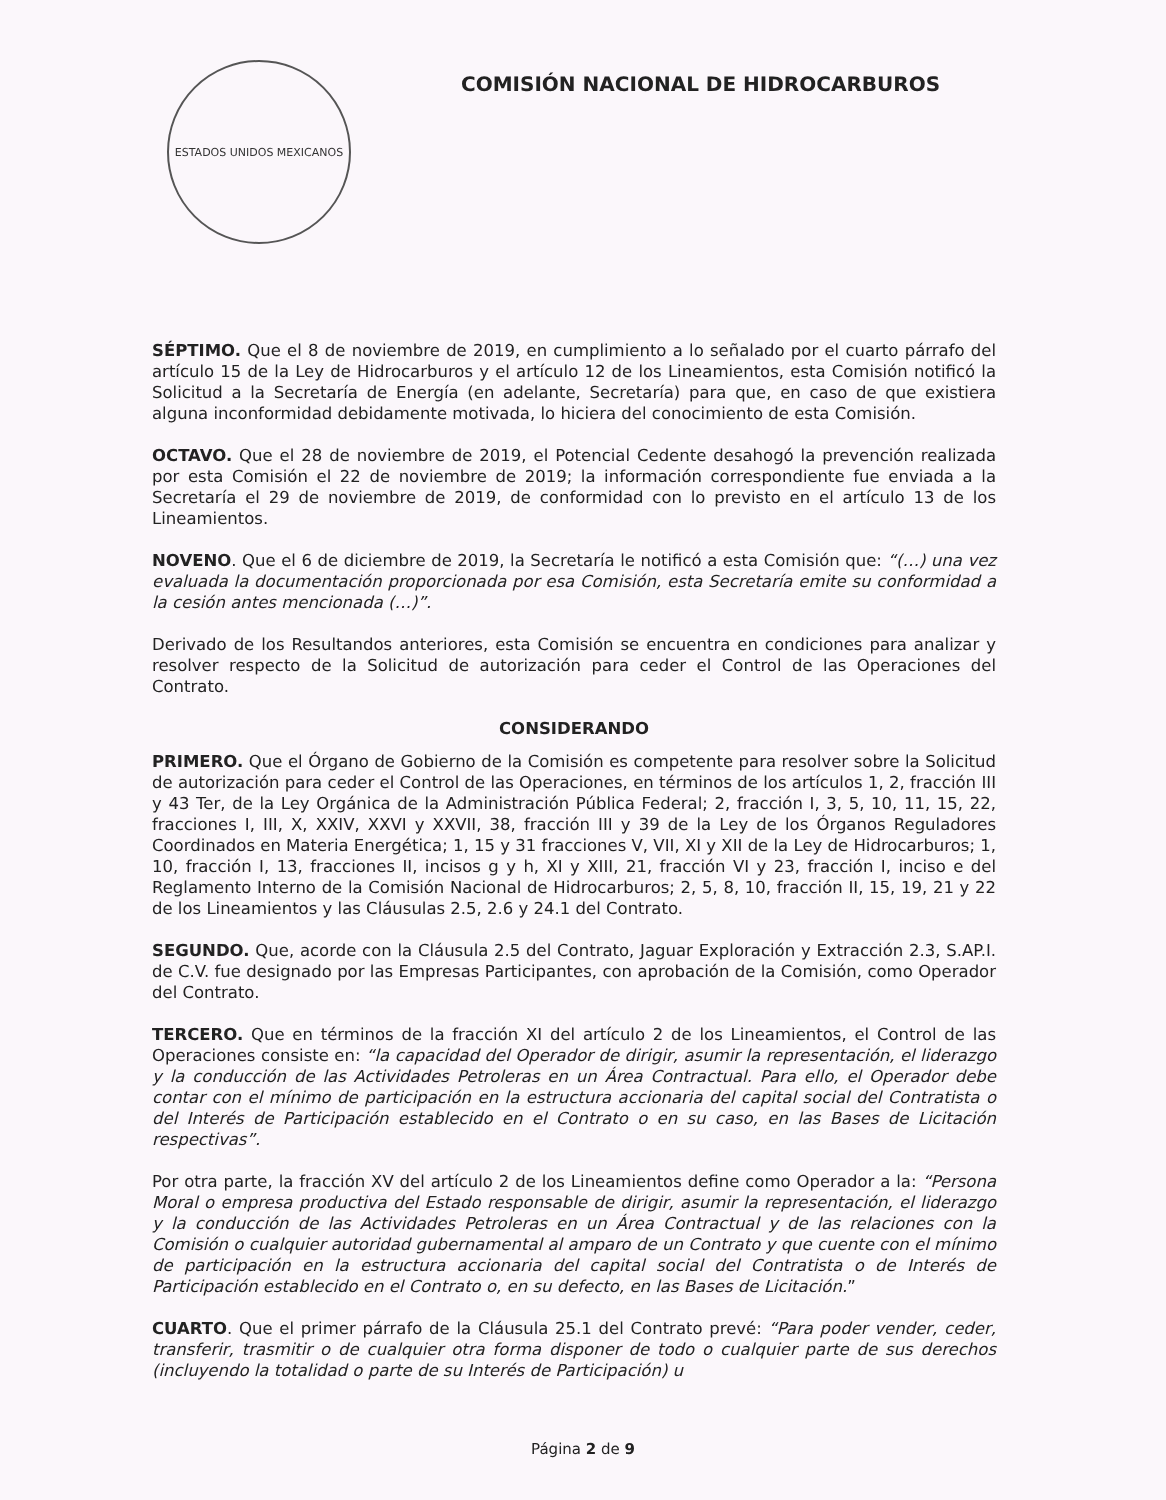ESTADOS UNIDOS MEXICANOS
COMISIÓN NACIONAL DE HIDROCARBUROS
SÉPTIMO. Que el 8 de noviembre de 2019, en cumplimiento a lo señalado por el cuarto párrafo del artículo 15 de la Ley de Hidrocarburos y el artículo 12 de los Lineamientos, esta Comisión notificó la Solicitud a la Secretaría de Energía (en adelante, Secretaría) para que, en caso de que existiera alguna inconformidad debidamente motivada, lo hiciera del conocimiento de esta Comisión.
OCTAVO. Que el 28 de noviembre de 2019, el Potencial Cedente desahogó la prevención realizada por esta Comisión el 22 de noviembre de 2019; la información correspondiente fue enviada a la Secretaría el 29 de noviembre de 2019, de conformidad con lo previsto en el artículo 13 de los Lineamientos.
NOVENO. Que el 6 de diciembre de 2019, la Secretaría le notificó a esta Comisión que: “(…) una vez evaluada la documentación proporcionada por esa Comisión, esta Secretaría emite su conformidad a la cesión antes mencionada (…)”.
Derivado de los Resultandos anteriores, esta Comisión se encuentra en condiciones para analizar y resolver respecto de la Solicitud de autorización para ceder el Control de las Operaciones del Contrato.
CONSIDERANDO
PRIMERO. Que el Órgano de Gobierno de la Comisión es competente para resolver sobre la Solicitud de autorización para ceder el Control de las Operaciones, en términos de los artículos 1, 2, fracción III y 43 Ter, de la Ley Orgánica de la Administración Pública Federal; 2, fracción I, 3, 5, 10, 11, 15, 22, fracciones I, III, X, XXIV, XXVI y XXVII, 38, fracción III y 39 de la Ley de los Órganos Reguladores Coordinados en Materia Energética; 1, 15 y 31 fracciones V, VII, XI y XII de la Ley de Hidrocarburos; 1, 10, fracción I, 13, fracciones II, incisos g y h, XI y XIII, 21, fracción VI y 23, fracción I, inciso e del Reglamento Interno de la Comisión Nacional de Hidrocarburos; 2, 5, 8, 10, fracción II, 15, 19, 21 y 22 de los Lineamientos y las Cláusulas 2.5, 2.6 y 24.1 del Contrato.
SEGUNDO. Que, acorde con la Cláusula 2.5 del Contrato, Jaguar Exploración y Extracción 2.3, S.AP.I. de C.V. fue designado por las Empresas Participantes, con aprobación de la Comisión, como Operador del Contrato.
TERCERO. Que en términos de la fracción XI del artículo 2 de los Lineamientos, el Control de las Operaciones consiste en: “la capacidad del Operador de dirigir, asumir la representación, el liderazgo y la conducción de las Actividades Petroleras en un Área Contractual. Para ello, el Operador debe contar con el mínimo de participación en la estructura accionaria del capital social del Contratista o del Interés de Participación establecido en el Contrato o en su caso, en las Bases de Licitación respectivas”.
Por otra parte, la fracción XV del artículo 2 de los Lineamientos define como Operador a la: “Persona Moral o empresa productiva del Estado responsable de dirigir, asumir la representación, el liderazgo y la conducción de las Actividades Petroleras en un Área Contractual y de las relaciones con la Comisión o cualquier autoridad gubernamental al amparo de un Contrato y que cuente con el mínimo de participación en la estructura accionaria del capital social del Contratista o de Interés de Participación establecido en el Contrato o, en su defecto, en las Bases de Licitación.”
CUARTO. Que el primer párrafo de la Cláusula 25.1 del Contrato prevé: “Para poder vender, ceder, transferir, trasmitir o de cualquier otra forma disponer de todo o cualquier parte de sus derechos (incluyendo la totalidad o parte de su Interés de Participación) u
Página 2 de 9